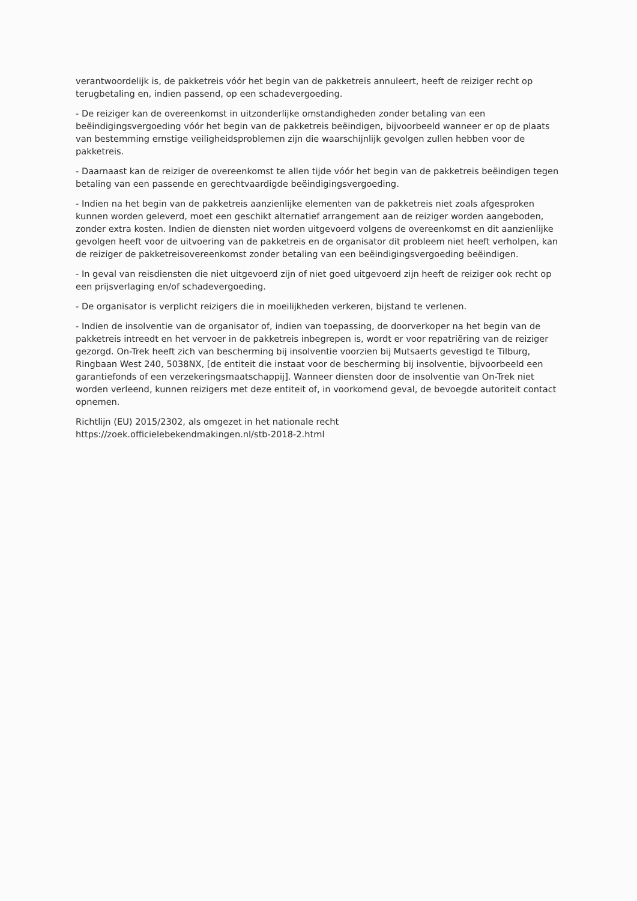verantwoordelijk is, de pakketreis vóór het begin van de pakketreis annuleert, heeft de reiziger recht op terugbetaling en, indien passend, op een schadevergoeding.
- De reiziger kan de overeenkomst in uitzonderlijke omstandigheden zonder betaling van een beëindigingsvergoeding vóór het begin van de pakketreis beëindigen, bijvoorbeeld wanneer er op de plaats van bestemming ernstige veiligheidsproblemen zijn die waarschijnlijk gevolgen zullen hebben voor de pakketreis.
- Daarnaast kan de reiziger de overeenkomst te allen tijde vóór het begin van de pakketreis beëindigen tegen betaling van een passende en gerechtvaardigde beëindigingsvergoeding.
- Indien na het begin van de pakketreis aanzienlijke elementen van de pakketreis niet zoals afgesproken kunnen worden geleverd, moet een geschikt alternatief arrangement aan de reiziger worden aangeboden, zonder extra kosten. Indien de diensten niet worden uitgevoerd volgens de overeenkomst en dit aanzienlijke gevolgen heeft voor de uitvoering van de pakketreis en de organisator dit probleem niet heeft verholpen, kan de reiziger de pakketreisovereenkomst zonder betaling van een beëindigingsvergoeding beëindigen.
- In geval van reisdiensten die niet uitgevoerd zijn of niet goed uitgevoerd zijn heeft de reiziger ook recht op een prijsverlaging en/of schadevergoeding.
- De organisator is verplicht reizigers die in moeilijkheden verkeren, bijstand te verlenen.
- Indien de insolventie van de organisator of, indien van toepassing, de doorverkoper na het begin van de pakketreis intreedt en het vervoer in de pakketreis inbegrepen is, wordt er voor repatriëring van de reiziger gezorgd. On-Trek heeft zich van bescherming bij insolventie voorzien bij Mutsaerts gevestigd te Tilburg, Ringbaan West 240, 5038NX, [de entiteit die instaat voor de bescherming bij insolventie, bijvoorbeeld een garantiefonds of een verzekeringsmaatschappij]. Wanneer diensten door de insolventie van On-Trek niet worden verleend, kunnen reizigers met deze entiteit of, in voorkomend geval, de bevoegde autoriteit contact opnemen.
Richtlijn (EU) 2015/2302, als omgezet in het nationale recht
https://zoek.officielebekendmakingen.nl/stb-2018-2.html